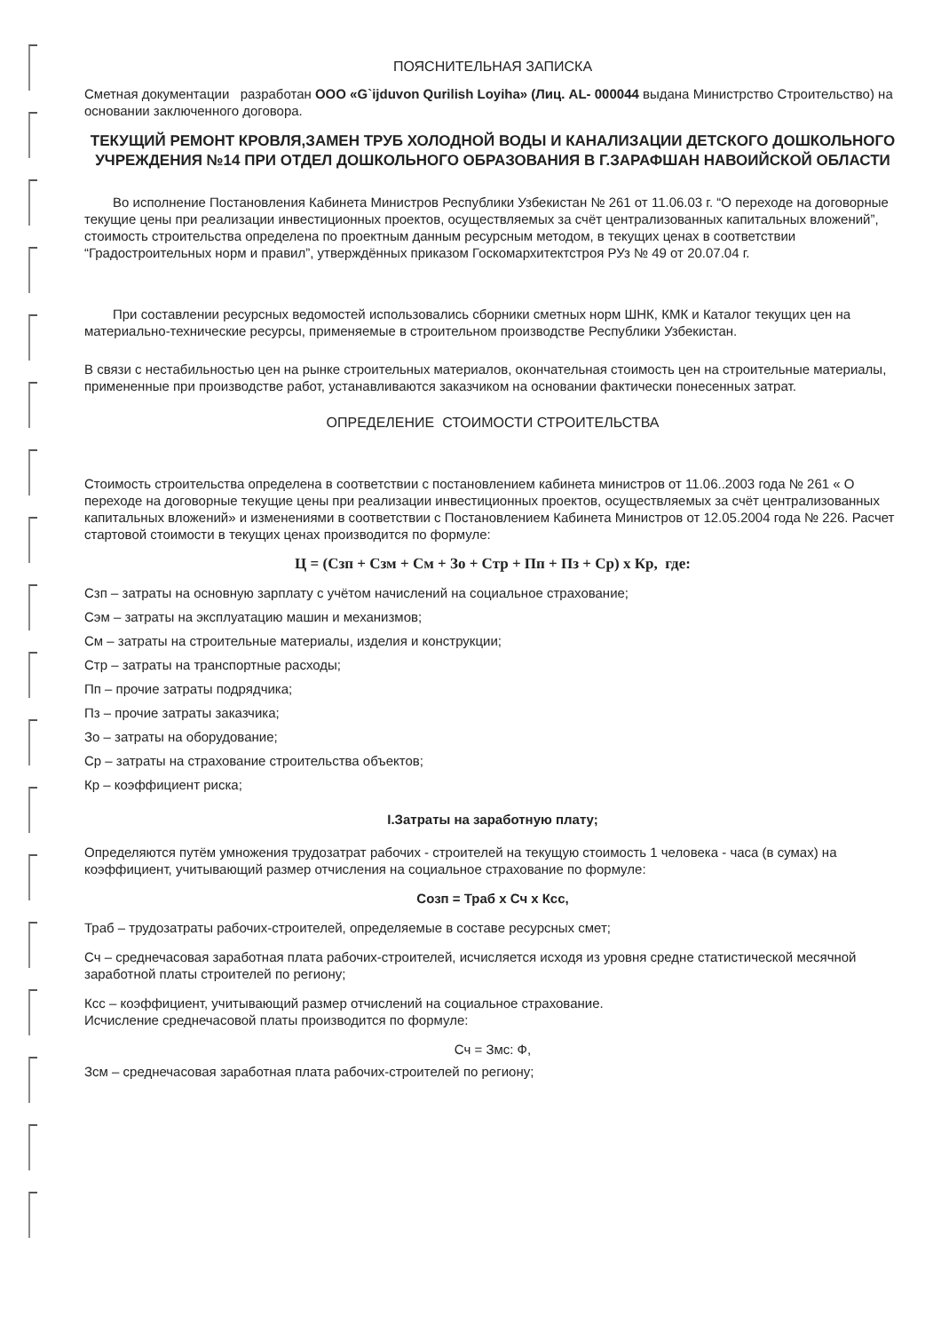ПОЯСНИТЕЛЬНАЯ ЗАПИСКА
Сметная документации разработан ООО «G`ijduvon Qurilish Loyiha» (Лиц. AL- 000044 выдана Министрство Строительство) на основании заключенного договора.
ТЕКУЩИЙ РЕМОНТ КРОВЛЯ,ЗАМЕН ТРУБ ХОЛОДНОЙ ВОДЫ И КАНАЛИЗАЦИИ ДЕТСКОГО ДОШКОЛЬНОГО УЧРЕЖДЕНИЯ №14 ПРИ ОТДЕЛ ДОШКОЛЬНОГО ОБРАЗОВАНИЯ В Г.ЗАРАФШАН НАВОИЙСКОЙ ОБЛАСТИ
Во исполнение Постановления Кабинета Министров Республики Узбекистан № 261 от 11.06.03 г. “О переходе на договорные текущие цены при реализации инвестиционных проектов, осуществляемых за счёт централизованных капитальных вложений”, стоимость строительства определена по проектным данным ресурсным методом, в текущих ценах в соответствии “Градостроительных норм и правил”, утверждённых приказом Госкомархитектстроя РУз № 49 от 20.07.04 г.
При составлении ресурсных ведомостей использовались сборники сметных норм ШНК, КМК и Каталог текущих цен на материально-технические ресурсы, применяемые в строительном производстве Республики Узбекистан.
В связи с нестабильностью цен на рынке строительных материалов, окончательная стоимость цен на строительные материалы, примененные при производстве работ, устанавливаются заказчиком на основании фактически понесенных затрат.
ОПРЕДЕЛЕНИЕ СТОИМОСТИ СТРОИТЕЛЬСТВА
Стоимость строительства определена в соответствии с постановлением кабинета министров от 11.06..2003 года № 261 « О переходе на договорные текущие цены при реализации инвестиционных проектов, осуществляемых за счёт централизованных капитальных вложений» и изменениями в соответствии с Постановлением Кабинета Министров от 12.05.2004 года № 226. Расчет стартовой стоимости в текущих ценах производится по формуле:
Ц = (Сзп + Сзм + См + Зо + Стр + Пп + Пз + Ср) х Кр, где:
Сзп – затраты на основную зарплату с учётом начислений на социальное страхование;
Сэм – затраты на эксплуатацию машин и механизмов;
См – затраты на строительные материалы, изделия и конструкции;
Стр – затраты на транспортные расходы;
Пп – прочие затраты подрядчика;
Пз – прочие затраты заказчика;
Зо – затраты на оборудование;
Ср – затраты на страхование строительства объектов;
Кр – коэффициент риска;
I.Затраты на заработную плату;
Определяются путём умножения трудозатрат рабочих - строителей на текущую стоимость 1 человека - часа (в сумах) на коэффициент, учитывающий размер отчисления на социальное страхование по формуле:
Созп = Траб х Сч х Ксс,
Траб – трудозатраты рабочих-строителей, определяемые в составе ресурсных смет;
Сч – среднечасовая заработная плата рабочих-строителей, исчисляется исходя из уровня средне статистической месячной заработной платы строителей по региону;
Ксс – коэффициент, учитывающий размер отчислений на социальное страхование.
Исчисление среднечасовой платы производится по формуле:
Сч = Змс: Ф,
Зсм – среднечасовая заработная плата рабочих-строителей по региону;